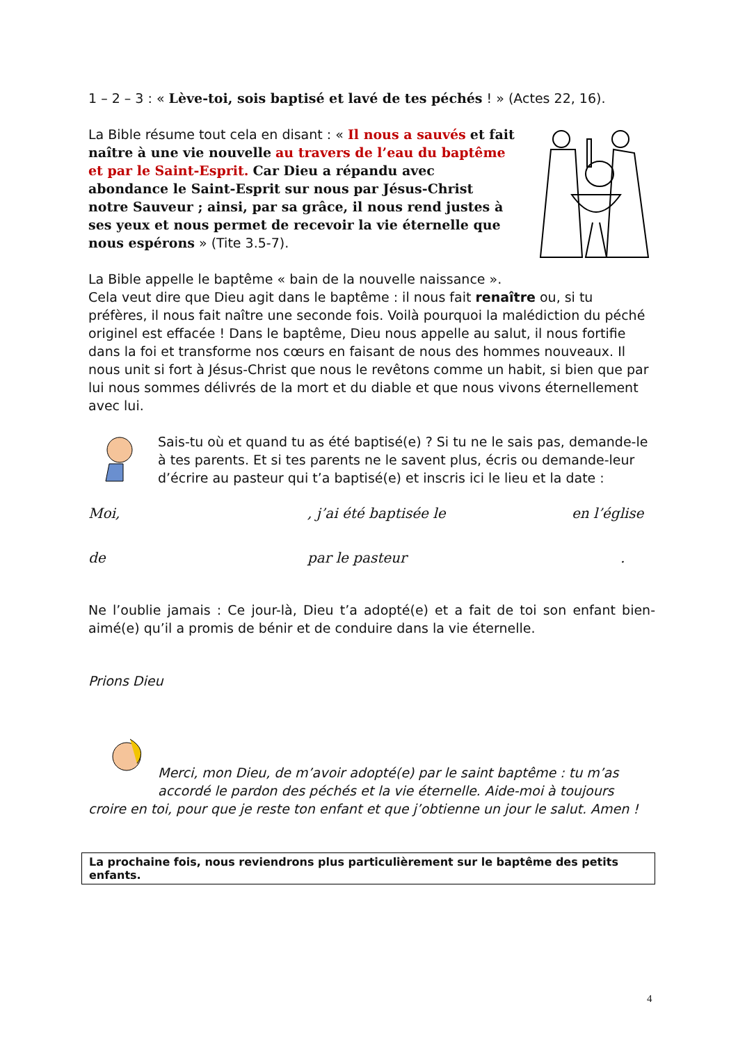1 – 2 – 3 : « Lève-toi, sois baptisé et lavé de tes péchés ! » (Actes 22, 16).
La Bible résume tout cela en disant : « Il nous a sauvés et fait naître à une vie nouvelle au travers de l’eau du baptême et par le Saint-Esprit. Car Dieu a répandu avec abondance le Saint-Esprit sur nous par Jésus-Christ notre Sauveur ; ainsi, par sa grâce, il nous rend justes à ses yeux et nous permet de recevoir la vie éternelle que nous espérons » (Tite 3.5-7).
La Bible appelle le baptême « bain de la nouvelle naissance ». Cela veut dire que Dieu agit dans le baptême : il nous fait renaître ou, si tu préfères, il nous fait naître une seconde fois. Voilà pourquoi la malédiction du péché originel est effacée ! Dans le baptême, Dieu nous appelle au salut, il nous fortifie dans la foi et transforme nos cœurs en faisant de nous des hommes nouveaux. Il nous unit si fort à Jésus-Christ que nous le revêtons comme un habit, si bien que par lui nous sommes délivrés de la mort et du diable et que nous vivons éternellement avec lui.
Sais-tu où et quand tu as été baptisé(e) ? Si tu ne le sais pas, demande-le à tes parents. Et si tes parents ne le savent plus, écris ou demande-leur d’écrire au pasteur qui t’a baptisé(e) et inscris ici le lieu et la date :
Moi,, j’ai été baptisée le en l’église
de par le pasteur.
Ne l’oublie jamais : Ce jour-là, Dieu t’a adopté(e) et a fait de toi son enfant bien-aimé(e) qu’il a promis de bénir et de conduire dans la vie éternelle.
Prions Dieu
Merci, mon Dieu, de m’avoir adopté(e) par le saint baptême : tu m’as accordé le pardon des péchés et la vie éternelle. Aide-moi à toujours croire en toi, pour que je reste ton enfant et que j’obtienne un jour le salut. Amen !
La prochaine fois, nous reviendrons plus particulièrement sur le baptême des petits enfants.
4